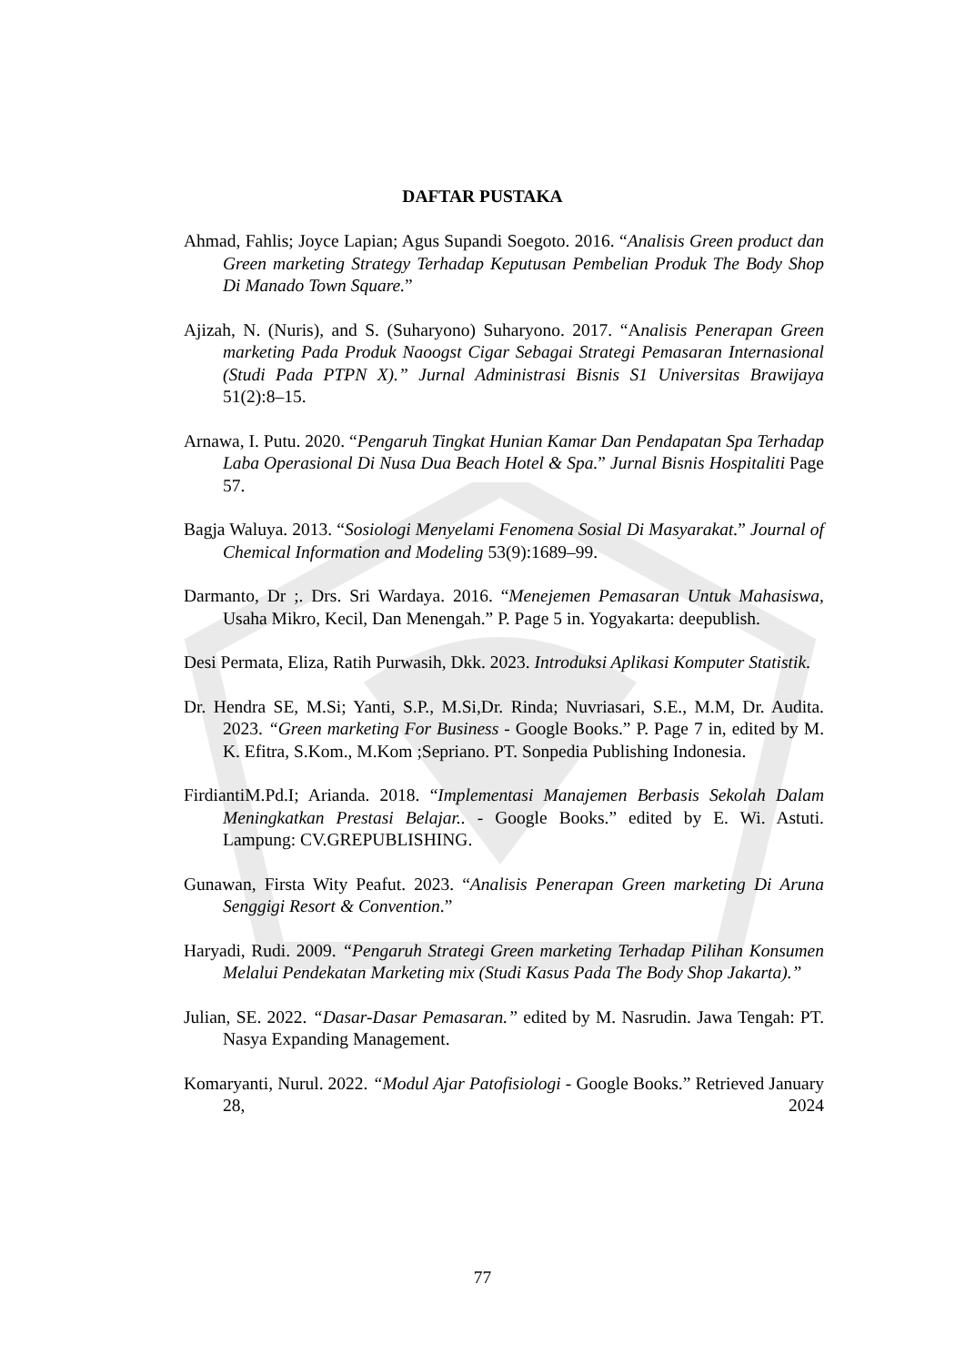DAFTAR PUSTAKA
Ahmad, Fahlis; Joyce Lapian; Agus Supandi Soegoto. 2016. “Analisis Green product dan Green marketing Strategy Terhadap Keputusan Pembelian Produk The Body Shop Di Manado Town Square.”
Ajizah, N. (Nuris), and S. (Suharyono) Suharyono. 2017. “Analisis Penerapan Green marketing Pada Produk Naoogst Cigar Sebagai Strategi Pemasaran Internasional (Studi Pada PTPN X).” Jurnal Administrasi Bisnis S1 Universitas Brawijaya 51(2):8–15.
Arnawa, I. Putu. 2020. “Pengaruh Tingkat Hunian Kamar Dan Pendapatan Spa Terhadap Laba Operasional Di Nusa Dua Beach Hotel & Spa.” Jurnal Bisnis Hospitaliti Page 57.
Bagja Waluya. 2013. “Sosiologi Menyelami Fenomena Sosial Di Masyarakat.” Journal of Chemical Information and Modeling 53(9):1689–99.
Darmanto, Dr ;. Drs. Sri Wardaya. 2016. “Menejemen Pemasaran Untuk Mahasiswa, Usaha Mikro, Kecil, Dan Menengah.” P. Page 5 in. Yogyakarta: deepublish.
Desi Permata, Eliza, Ratih Purwasih, Dkk. 2023. Introduksi Aplikasi Komputer Statistik.
Dr. Hendra SE, M.Si; Yanti, S.P., M.Si,Dr. Rinda; Nuvriasari, S.E., M.M, Dr. Audita. 2023. “Green marketing For Business - Google Books.” P. Page 7 in, edited by M. K. Efitra, S.Kom., M.Kom ;Sepriano. PT. Sonpedia Publishing Indonesia.
FirdiantiM.Pd.I; Arianda. 2018. “Implementasi Manajemen Berbasis Sekolah Dalam Meningkatkan Prestasi Belajar.. - Google Books.” edited by E. Wi. Astuti. Lampung: CV.GREPUBLISHING.
Gunawan, Firsta Wity Peafut. 2023. “Analisis Penerapan Green marketing Di Aruna Senggigi Resort & Convention.”
Haryadi, Rudi. 2009. “Pengaruh Strategi Green marketing Terhadap Pilihan Konsumen Melalui Pendekatan Marketing mix (Studi Kasus Pada The Body Shop Jakarta).”
Julian, SE. 2022. “Dasar-Dasar Pemasaran.” edited by M. Nasrudin. Jawa Tengah: PT. Nasya Expanding Management.
Komaryanti, Nurul. 2022. “Modul Ajar Patofisiologi - Google Books.” Retrieved January 28, 2024
77